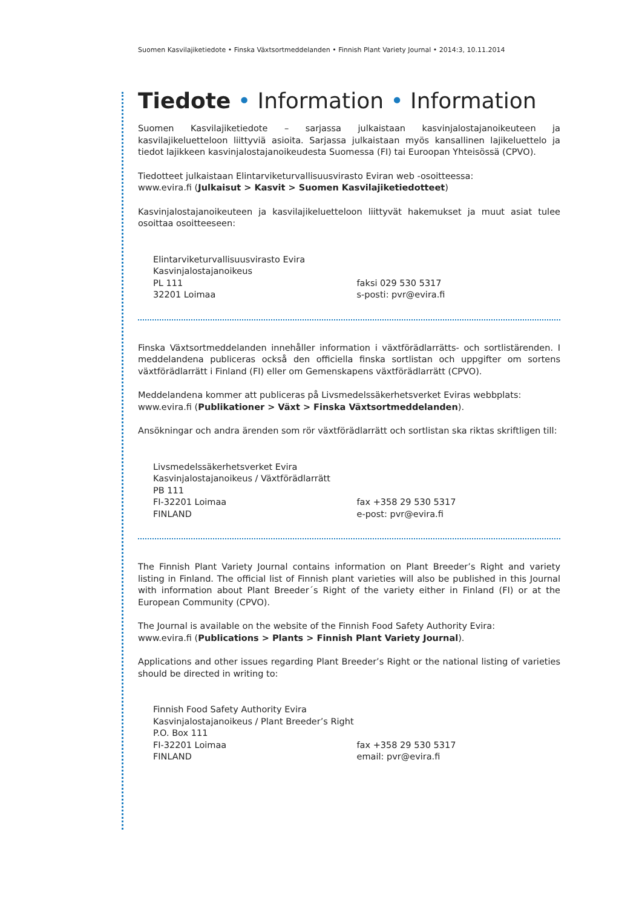Suomen Kasvilajiketiedote • Finska Växtsortmeddelanden • Finnish Plant Variety Journal • 2014:3, 10.11.2014
Tiedote • Information • Information
Suomen Kasvilajiketiedote – sarjassa julkaistaan kasvinjalostajanoikeuteen ja kasvilajikeluetteloon liittyviä asioita. Sarjassa julkaistaan myös kansallinen lajikeluettelo ja tiedot lajikkeen kasvinjalostajanoikeudesta Suomessa (FI) tai Euroopan Yhteisössä (CPVO).
Tiedotteet julkaistaan Elintarviketurvallisuusvirasto Eviran web -osoitteessa:
www.evira.fi (Julkaisut > Kasvit > Suomen Kasvilajiketiedotteet)
Kasvinjalostajanoikeuteen ja kasvilajikeluetteloon liittyvät hakemukset ja muut asiat tulee osoittaa osoitteeseen:
Elintarviketurvallisuusvirasto Evira
Kasvinjalostajanoikeus
PL 111
32201 Loimaa
faksi 029 530 5317
s-posti: pvr@evira.fi
Finska Växtsortmeddelanden innehåller information i växtförädlarrätts- och sortlistärenden. I meddelandena publiceras också den officiella finska sortlistan och uppgifter om sortens växtförädlarrätt i Finland (FI) eller om Gemenskapens växtförädlarrätt (CPVO).
Meddelandena kommer att publiceras på Livsmedelssäkerhetsverket Eviras webbplats:
www.evira.fi (Publikationer > Växt > Finska Växtsortmeddelanden).
Ansökningar och andra ärenden som rör växtförädlarrätt och sortlistan ska riktas skriftligen till:
Livsmedelssäkerhetsverket Evira
Kasvinjalostajanoikeus / Växtförädlarrätt
PB 111
FI-32201 Loimaa
FINLAND
fax +358 29 530 5317
e-post: pvr@evira.fi
The Finnish Plant Variety Journal contains information on Plant Breeder’s Right and variety listing in Finland. The official list of Finnish plant varieties will also be published in this Journal with information about Plant Breeder´s Right of the variety either in Finland (FI) or at the European Community (CPVO).
The Journal is available on the website of the Finnish Food Safety Authority Evira:
www.evira.fi (Publications > Plants > Finnish Plant Variety Journal).
Applications and other issues regarding Plant Breeder’s Right or the national listing of varieties should be directed in writing to:
Finnish Food Safety Authority Evira
Kasvinjalostajanoikeus / Plant Breeder’s Right
P.O. Box 111
FI-32201 Loimaa
FINLAND
fax +358 29 530 5317
email: pvr@evira.fi